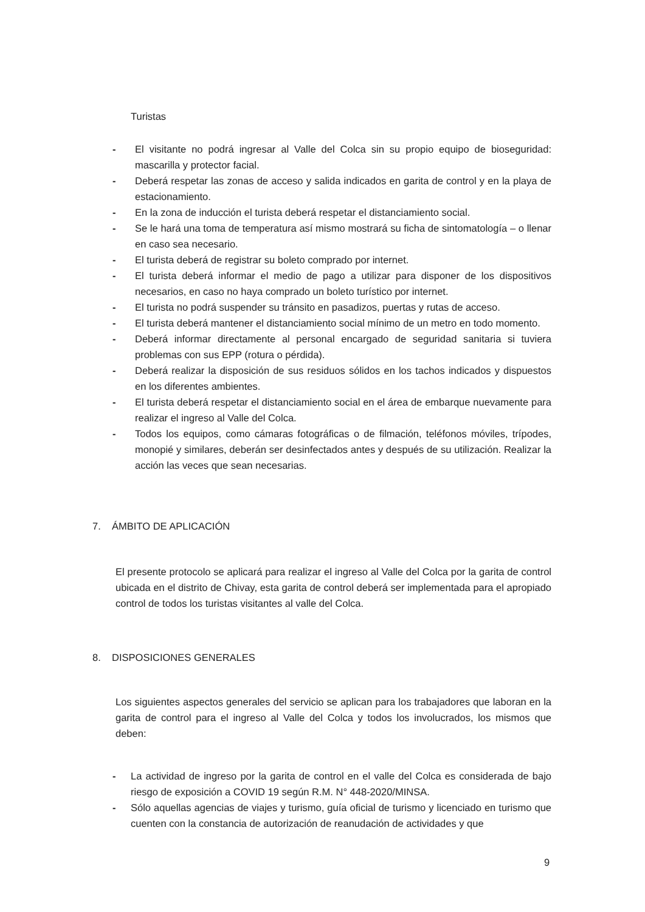Turistas
- El visitante no podrá ingresar al Valle del Colca sin su propio equipo de bioseguridad: mascarilla y protector facial.
- Deberá respetar las zonas de acceso y salida indicados en garita de control y en la playa de estacionamiento.
- En la zona de inducción el turista deberá respetar el distanciamiento social.
- Se le hará una toma de temperatura así mismo mostrará su ficha de sintomatología – o llenar en caso sea necesario.
- El turista deberá de registrar su boleto comprado por internet.
- El turista deberá informar el medio de pago a utilizar para disponer de los dispositivos necesarios, en caso no haya comprado un boleto turístico por internet.
- El turista no podrá suspender su tránsito en pasadizos, puertas y rutas de acceso.
- El turista deberá mantener el distanciamiento social mínimo de un metro en todo momento.
- Deberá informar directamente al personal encargado de seguridad sanitaria si tuviera problemas con sus EPP (rotura o pérdida).
- Deberá realizar la disposición de sus residuos sólidos en los tachos indicados y dispuestos en los diferentes ambientes.
- El turista deberá respetar el distanciamiento social en el área de embarque nuevamente para realizar el ingreso al Valle del Colca.
- Todos los equipos, como cámaras fotográficas o de filmación, teléfonos móviles, trípodes, monopié y similares, deberán ser desinfectados antes y después de su utilización. Realizar la acción las veces que sean necesarias.
7. ÁMBITO DE APLICACIÓN
El presente protocolo se aplicará para realizar el ingreso al Valle del Colca por la garita de control ubicada en el distrito de Chivay, esta garita de control deberá ser implementada para el apropiado control de todos los turistas visitantes al valle del Colca.
8. DISPOSICIONES GENERALES
Los siguientes aspectos generales del servicio se aplican para los trabajadores que laboran en la garita de control para el ingreso al Valle del Colca y todos los involucrados, los mismos que deben:
- La actividad de ingreso por la garita de control en el valle del Colca es considerada de bajo riesgo de exposición a COVID 19 según R.M. N° 448-2020/MINSA.
- Sólo aquellas agencias de viajes y turismo, guía oficial de turismo y licenciado en turismo que cuenten con la constancia de autorización de reanudación de actividades y que
9